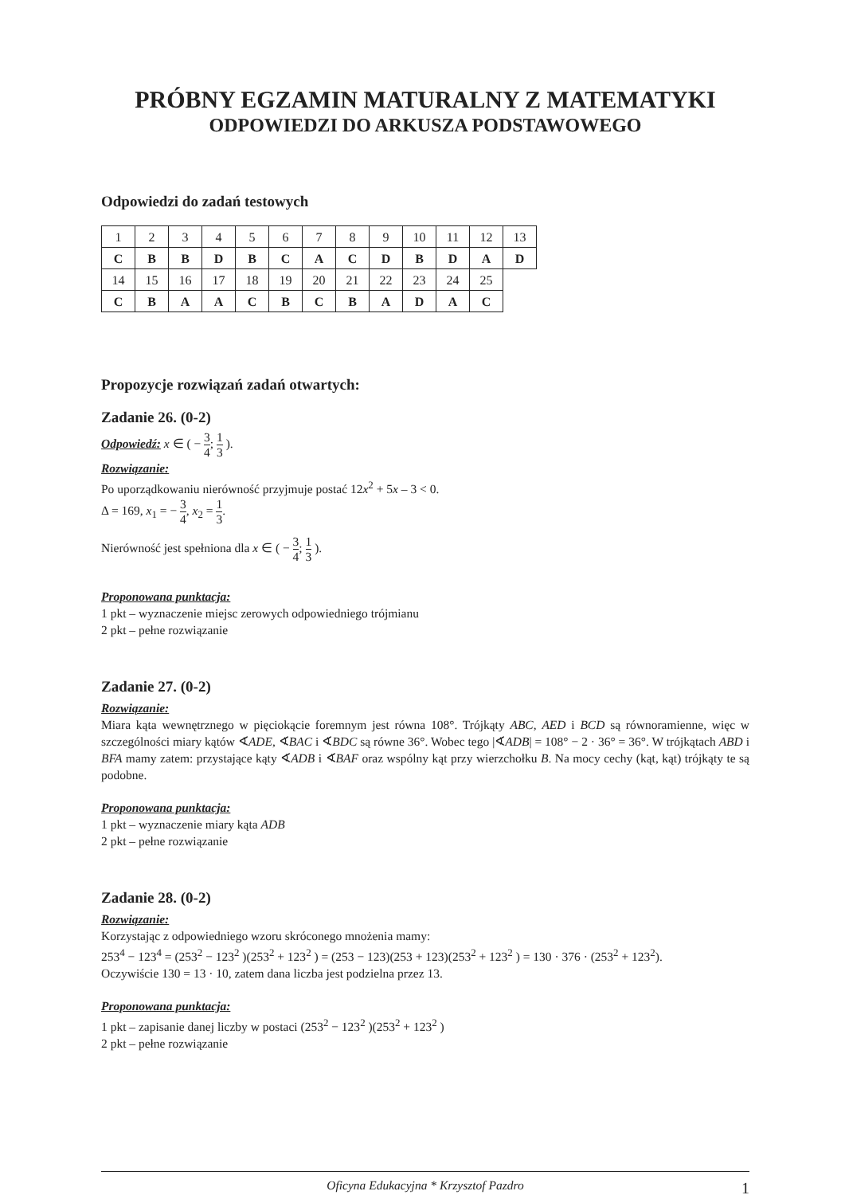PRÓBNY EGZAMIN MATURALNY Z MATEMATYKI
ODPOWIEDZI DO ARKUSZA PODSTAWOWEGO
Odpowiedzi do zadań testowych
| 1 | 2 | 3 | 4 | 5 | 6 | 7 | 8 | 9 | 10 | 11 | 12 | 13 |
| C | B | B | D | B | C | A | C | D | B | D | A | D |
| 14 | 15 | 16 | 17 | 18 | 19 | 20 | 21 | 22 | 23 | 24 | 25 | |
| C | B | A | A | C | B | C | B | A | D | A | C | |
Propozycje rozwiązań zadań otwartych:
Zadanie 26. (0-2)
Odpowiedź: x ∈ ( − 3 4; 1 3 ).
Rozwiązanie:
Po uporządkowaniu nierówność przyjmuje postać 12x<sup>2</sup> + 5x – 3 < 0.
Δ = 169, x<sub>1</sub> = − 3 4, x<sub>2</sub> = 1 3.
Nierówność jest spełniona dla x ∈ ( − 3 4; 1 3 ).
Proponowana punktacja:
1 pkt – wyznaczenie miejsc zerowych odpowiedniego trójmianu
2 pkt – pełne rozwiązanie
Zadanie 27. (0-2)
Rozwiązanie:
Miara kąta wewnętrznego w pięciokącie foremnym jest równa 108°. Trójkąty ABC, AED i BCD są równoramienne, więc w szczególności miary kątów ∢ADE, ∢BAC i ∢BDC są równe 36°. Wobec tego |∢ADB| = 108° − 2 · 36° = 36°. W trójkątach ABD i BFA mamy zatem: przystające kąty ∢ADB i ∢BAF oraz wspólny kąt przy wierzchołku B. Na mocy cechy (kąt, kąt) trójkąty te są podobne.
Proponowana punktacja:
1 pkt – wyznaczenie miary kąta ADB
2 pkt – pełne rozwiązanie
Zadanie 28. (0-2)
Rozwiązanie:
Korzystając z odpowiedniego wzoru skróconego mnożenia mamy:
253<sup>4</sup> − 123<sup>4</sup> = (253<sup>2</sup> − 123<sup>2</sup> )(253<sup>2</sup> + 123<sup>2</sup> ) = (253 − 123)(253 + 123)(253<sup>2</sup> + 123<sup>2</sup> ) = 130 · 376 · (253<sup>2</sup> + 123<sup>2</sup>).
Oczywiście 130 = 13 · 10, zatem dana liczba jest podzielna przez 13.
Proponowana punktacja:
1 pkt – zapisanie danej liczby w postaci (253<sup>2</sup> − 123<sup>2</sup> )(253<sup>2</sup> + 123<sup>2</sup> )
2 pkt – pełne rozwiązanie
Oficyna Edukacyjna * Krzysztof Pazdro 1